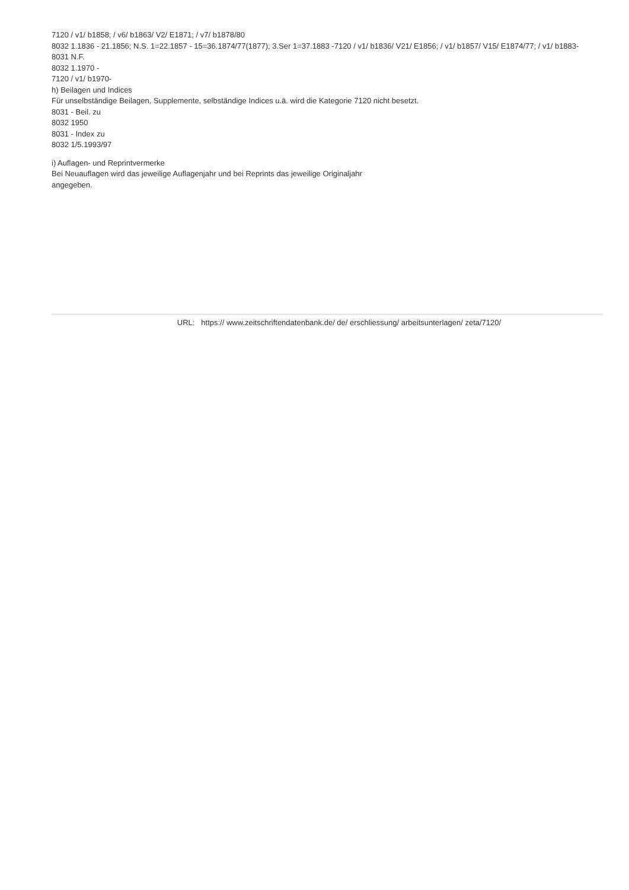7120 / v1/ b1858; / v6/ b1863/ V2/ E1871; / v7/ b1878/80
8032 1.1836 - 21.1856; N.S. 1=22.1857 - 15=36.1874/77(1877); 3.Ser 1=37.1883 -7120 / v1/ b1836/ V21/ E1856; / v1/ b1857/ V15/ E1874/77; / v1/ b1883-
8031 N.F.
8032 1.1970 -
7120 / v1/ b1970-
h) Beilagen und Indices
Für unselbständige Beilagen, Supplemente, selbständige Indices u.ä. wird die Kategorie 7120 nicht besetzt.
8031 - Beil. zu
8032 1950
8031 - Index zu
8032 1/5.1993/97
i) Auflagen- und Reprintvermerke
Bei Neuauflagen wird das jeweilige Auflagenjahr und bei Reprints das jeweilige Originaljahr
angegeben.
URL: https:// www.zeitschriftendatenbank.de/ de/ erschliessung/ arbeitsunterlagen/ zeta/7120/